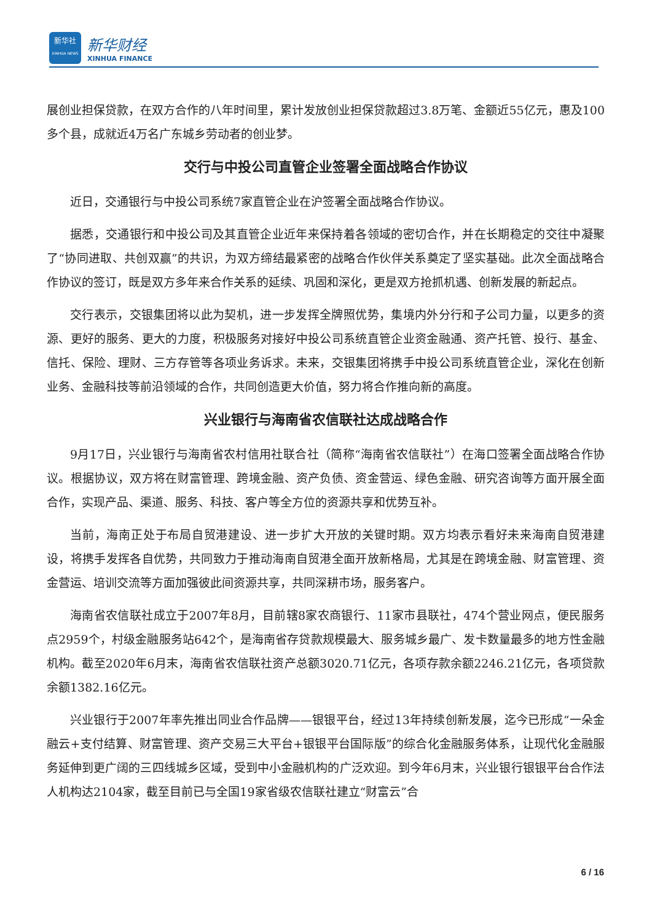新华社
XINHUA NEWS
新华财经
XINHUA FINANCE
展创业担保贷款，在双方合作的八年时间里，累计发放创业担保贷款超过3.8万笔、金额近55亿元，惠及100多个县，成就近4万名广东城乡劳动者的创业梦。
交行与中投公司直管企业签署全面战略合作协议
近日，交通银行与中投公司系统7家直管企业在沪签署全面战略合作协议。
据悉，交通银行和中投公司及其直管企业近年来保持着各领域的密切合作，并在长期稳定的交往中凝聚了“协同进取、共创双赢”的共识，为双方缔结最紧密的战略合作伙伴关系奠定了坚实基础。此次全面战略合作协议的签订，既是双方多年来合作关系的延续、巩固和深化，更是双方抢抓机遇、创新发展的新起点。
交行表示，交银集团将以此为契机，进一步发挥全牌照优势，集境内外分行和子公司力量，以更多的资源、更好的服务、更大的力度，积极服务对接好中投公司系统直管企业资金融通、资产托管、投行、基金、信托、保险、理财、三方存管等各项业务诉求。未来，交银集团将携手中投公司系统直管企业，深化在创新业务、金融科技等前沿领域的合作，共同创造更大价值，努力将合作推向新的高度。
兴业银行与海南省农信联社达成战略合作
9月17日，兴业银行与海南省农村信用社联合社（简称“海南省农信联社”）在海口签署全面战略合作协议。根据协议，双方将在财富管理、跨境金融、资产负债、资金营运、绿色金融、研究咨询等方面开展全面合作，实现产品、渠道、服务、科技、客户等全方位的资源共享和优势互补。
当前，海南正处于布局自贸港建设、进一步扩大开放的关键时期。双方均表示看好未来海南自贸港建设，将携手发挥各自优势，共同致力于推动海南自贸港全面开放新格局，尤其是在跨境金融、财富管理、资金营运、培训交流等方面加强彼此间资源共享，共同深耕市场，服务客户。
海南省农信联社成立于2007年8月，目前辖8家农商银行、11家市县联社，474个营业网点，便民服务点2959个，村级金融服务站642个，是海南省存贷款规模最大、服务城乡最广、发卡数量最多的地方性金融机构。截至2020年6月末，海南省农信联社资产总额3020.71亿元，各项存款余额2246.21亿元，各项贷款余额1382.16亿元。
兴业银行于2007年率先推出同业合作品牌——银银平台，经过13年持续创新发展，迄今已形成“一朵金融云+支付结算、财富管理、资产交易三大平台+银银平台国际版”的综合化金融服务体系，让现代化金融服务延伸到更广阔的三四线城乡区域，受到中小金融机构的广泛欢迎。到今年6月末，兴业银行银银平台合作法人机构达2104家，截至目前已与全国19家省级农信联社建立“财富云”合
6 / 16